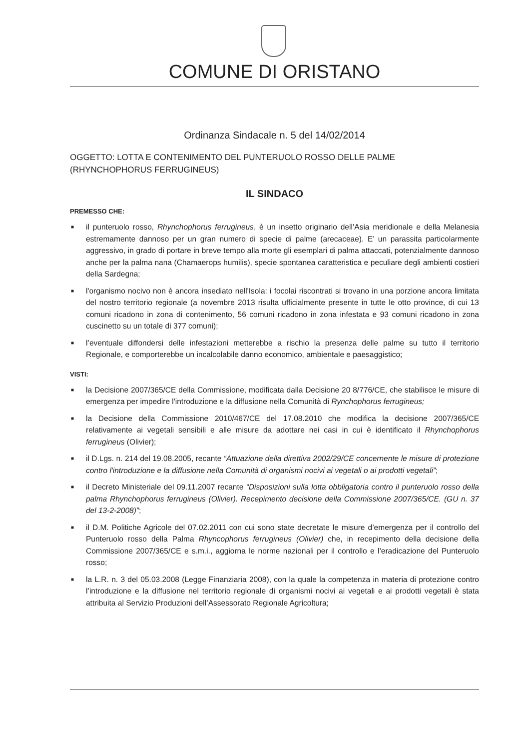COMUNE DI ORISTANO
Ordinanza Sindacale n. 5 del 14/02/2014
OGGETTO: LOTTA E CONTENIMENTO DEL PUNTERUOLO ROSSO DELLE PALME (RHYNCHOPHORUS FERRUGINEUS)
IL SINDACO
PREMESSO CHE:
■ il punteruolo rosso, Rhynchophorus ferrugineus, è un insetto originario dell’Asia meridionale e della Melanesia estremamente dannoso per un gran numero di specie di palme (arecaceae). E’ un parassita particolarmente aggressivo, in grado di portare in breve tempo alla morte gli esemplari di palma attaccati, potenzialmente dannoso anche per la palma nana (Chamaerops humilis), specie spontanea caratteristica e peculiare degli ambienti costieri della Sardegna;
■ l'organismo nocivo non è ancora insediato nell'Isola: i focolai riscontrati si trovano in una porzione ancora limitata del nostro territorio regionale (a novembre 2013 risulta ufficialmente presente in tutte le otto province, di cui 13 comuni ricadono in zona di contenimento, 56 comuni ricadono in zona infestata e 93 comuni ricadono in zona cuscinetto su un totale di 377 comuni);
■ l’eventuale diffondersi delle infestazioni metterebbe a rischio la presenza delle palme su tutto il territorio Regionale, e comporterebbe un incalcolabile danno economico, ambientale e paesaggistico;
VISTI:
■ la Decisione 2007/365/CE della Commissione, modificata dalla Decisione 20 8/776/CE, che stabilisce le misure di emergenza per impedire l'introduzione e la diffusione nella Comunità di Rynchophorus ferrugineus;
■ la Decisione della Commissione 2010/467/CE del 17.08.2010 che modifica la decisione 2007/365/CE relativamente ai vegetali sensibili e alle misure da adottare nei casi in cui è identificato il Rhynchophorus ferrugineus (Olivier);
■ il D.Lgs. n. 214 del 19.08.2005, recante “Attuazione della direttiva 2002/29/CE concernente le misure di protezione contro l'introduzione e la diffusione nella Comunità di organismi nocivi ai vegetali o ai prodotti vegetali”;
■ il Decreto Ministeriale del 09.11.2007 recante “Disposizioni sulla lotta obbligatoria contro il punteruolo rosso della palma Rhynchophorus ferrugineus (Olivier). Recepimento decisione della Commissione 2007/365/CE. (GU n. 37 del 13-2-2008)”;
■ il D.M. Politiche Agricole del 07.02.2011 con cui sono state decretate le misure d’emergenza per il controllo del Punteruolo rosso della Palma Rhyncophorus ferrugineus (Olivier) che, in recepimento della decisione della Commissione 2007/365/CE e s.m.i., aggiorna le norme nazionali per il controllo e l’eradicazione del Punteruolo rosso;
■ la L.R. n. 3 del 05.03.2008 (Legge Finanziaria 2008), con la quale la competenza in materia di protezione contro l’introduzione e la diffusione nel territorio regionale di organismi nocivi ai vegetali e ai prodotti vegetali è stata attribuita al Servizio Produzioni dell’Assessorato Regionale Agricoltura;